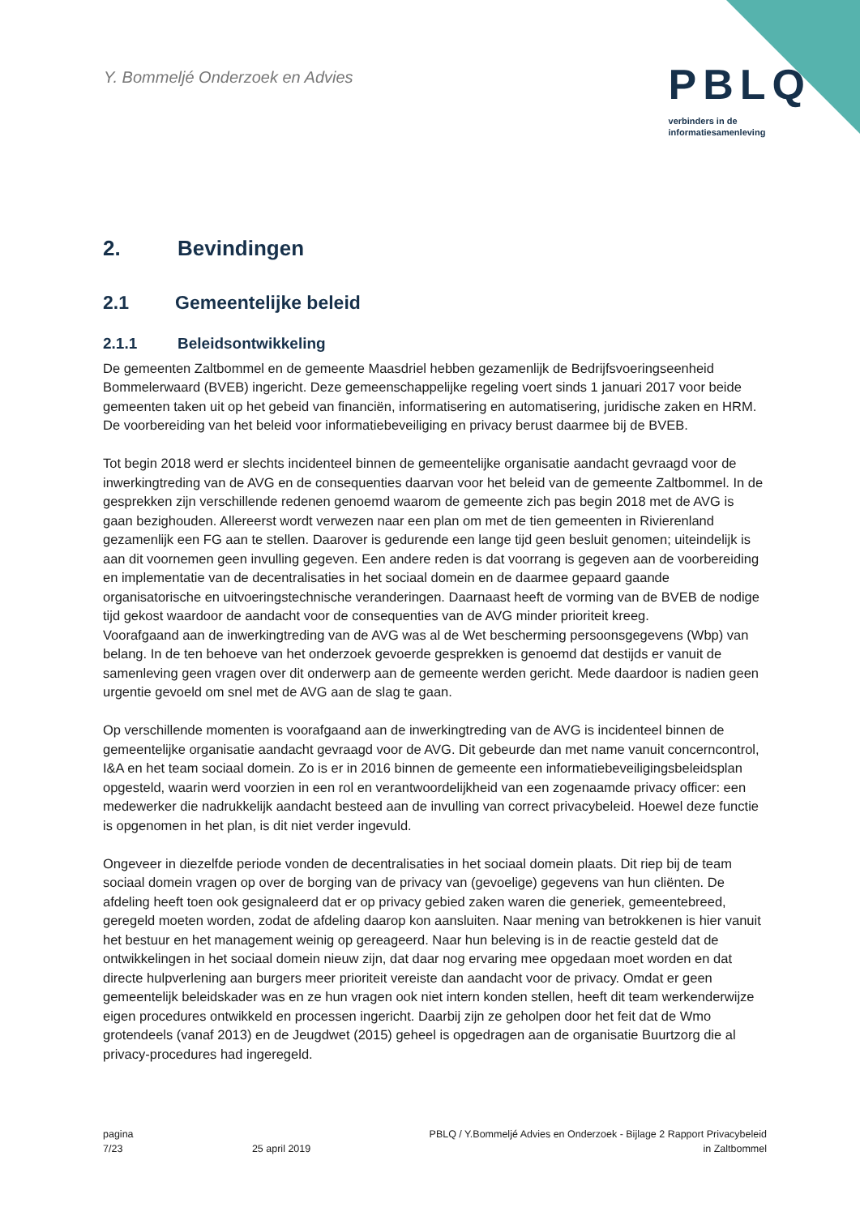Y. Bommeljé Onderzoek en Advies
PBLQ
verbinders in de
informatiesamenleving
2. Bevindingen
2.1 Gemeentelijke beleid
2.1.1 Beleidsontwikkeling
De gemeenten Zaltbommel en de gemeente Maasdriel hebben gezamenlijk de Bedrijfsvoeringseenheid Bommelerwaard (BVEB) ingericht. Deze gemeenschappelijke regeling voert sinds 1 januari 2017 voor beide gemeenten taken uit op het gebeid van financiën, informatisering en automatisering, juridische zaken en HRM. De voorbereiding van het beleid voor informatiebeveiliging en privacy berust daarmee bij de BVEB.
Tot begin 2018 werd er slechts incidenteel binnen de gemeentelijke organisatie aandacht gevraagd voor de inwerkingtreding van de AVG en de consequenties daarvan voor het beleid van de gemeente Zaltbommel. In de gesprekken zijn verschillende redenen genoemd waarom de gemeente zich pas begin 2018 met de AVG is gaan bezighouden. Allereerst wordt verwezen naar een plan om met de tien gemeenten in Rivierenland gezamenlijk een FG aan te stellen. Daarover is gedurende een lange tijd geen besluit genomen; uiteindelijk is aan dit voornemen geen invulling gegeven. Een andere reden is dat voorrang is gegeven aan de voorbereiding en implementatie van de decentralisaties in het sociaal domein en de daarmee gepaard gaande organisatorische en uitvoeringstechnische veranderingen. Daarnaast heeft de vorming van de BVEB de nodige tijd gekost waardoor de aandacht voor de consequenties van de AVG minder prioriteit kreeg.
Voorafgaand aan de inwerkingtreding van de AVG was al de Wet bescherming persoonsgegevens (Wbp) van belang. In de ten behoeve van het onderzoek gevoerde gesprekken is genoemd dat destijds er vanuit de samenleving geen vragen over dit onderwerp aan de gemeente werden gericht. Mede daardoor is nadien geen urgentie gevoeld om snel met de AVG aan de slag te gaan.
Op verschillende momenten is voorafgaand aan de inwerkingtreding van de AVG is incidenteel binnen de gemeentelijke organisatie aandacht gevraagd voor de AVG. Dit gebeurde dan met name vanuit concerncontrol, I&A en het team sociaal domein. Zo is er in 2016 binnen de gemeente een informatiebeveiligingsbeleidsplan opgesteld, waarin werd voorzien in een rol en verantwoordelijkheid van een zogenaamde privacy officer: een medewerker die nadrukkelijk aandacht besteed aan de invulling van correct privacybeleid. Hoewel deze functie is opgenomen in het plan, is dit niet verder ingevuld.
Ongeveer in diezelfde periode vonden de decentralisaties in het sociaal domein plaats. Dit riep bij de team sociaal domein vragen op over de borging van de privacy van (gevoelige) gegevens van hun cliënten. De afdeling heeft toen ook gesignaleerd dat er op privacy gebied zaken waren die generiek, gemeentebreed, geregeld moeten worden, zodat de afdeling daarop kon aansluiten. Naar mening van betrokkenen is hier vanuit het bestuur en het management weinig op gereageerd. Naar hun beleving is in de reactie gesteld dat de ontwikkelingen in het sociaal domein nieuw zijn, dat daar nog ervaring mee opgedaan moet worden en dat directe hulpverlening aan burgers meer prioriteit vereiste dan aandacht voor de privacy. Omdat er geen gemeentelijk beleidskader was en ze hun vragen ook niet intern konden stellen, heeft dit team werkenderwijze eigen procedures ontwikkeld en processen ingericht. Daarbij zijn ze geholpen door het feit dat de Wmo grotendeels (vanaf 2013) en de Jeugdwet (2015) geheel is opgedragen aan de organisatie Buurtzorg die al privacy-procedures had ingeregeld.
pagina
7/23
25 april 2019 PBLQ / Y.Bommeljé Advies en Onderzoek - Bijlage 2 Rapport Privacybeleid
in Zaltbommel